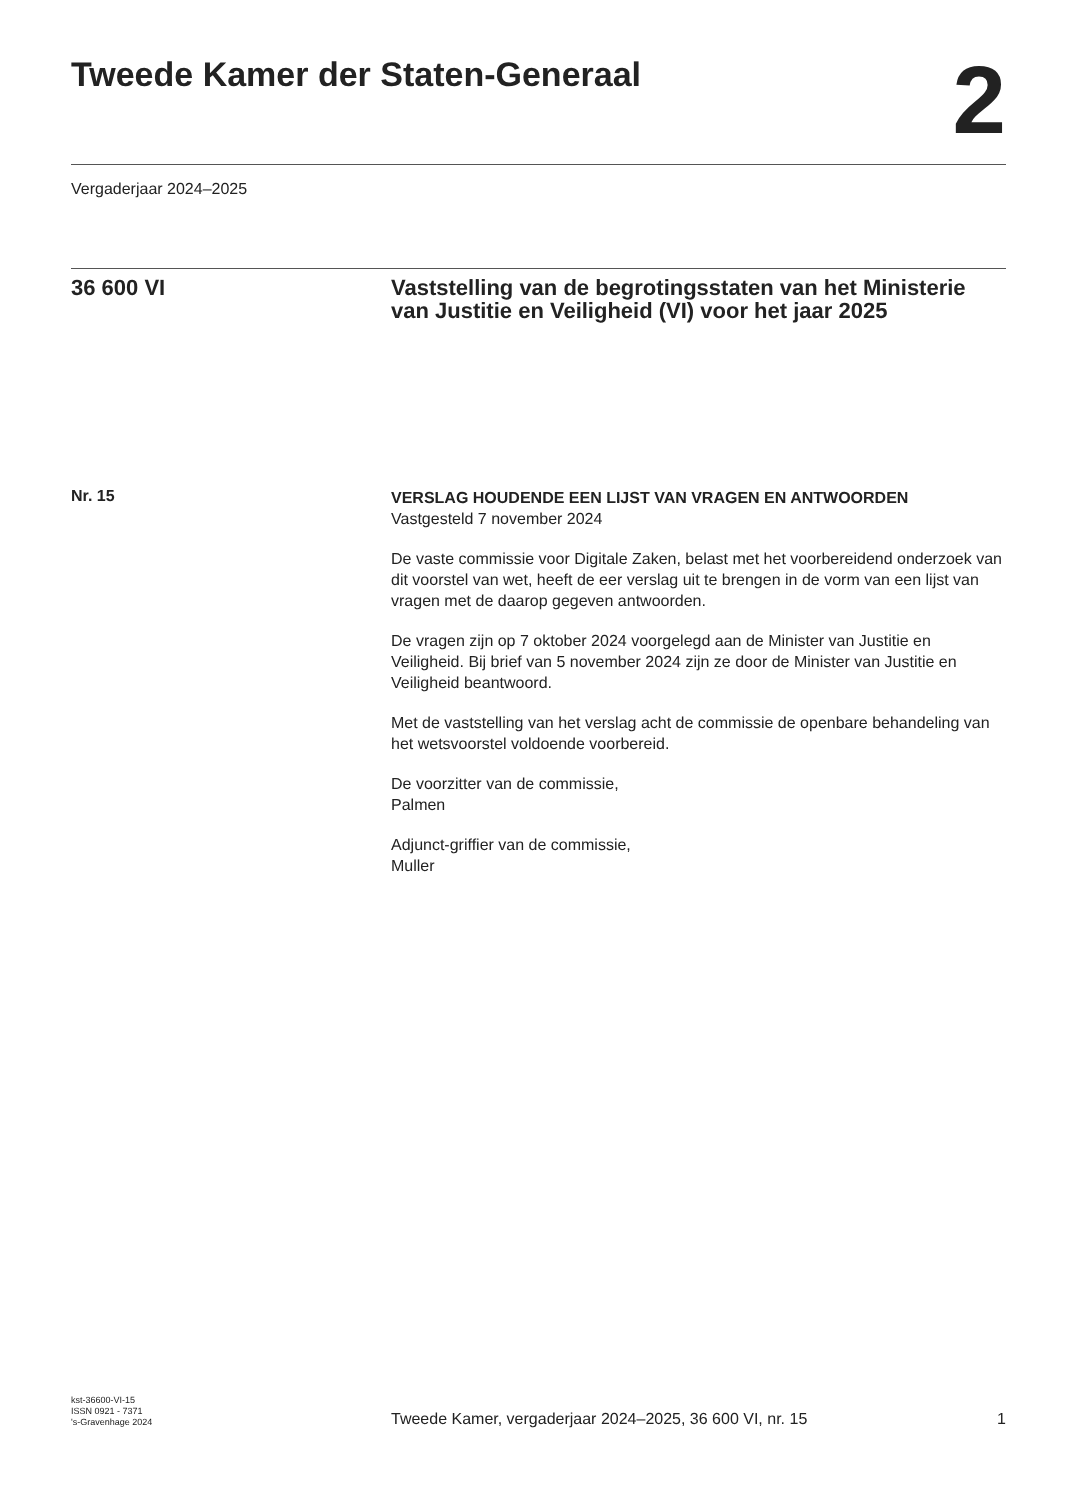Tweede Kamer der Staten-Generaal
2
Vergaderjaar 2024–2025
36 600 VI Vaststelling van de begrotingsstaten van het Ministerie van Justitie en Veiligheid (VI) voor het jaar 2025
Nr. 15
VERSLAG HOUDENDE EEN LIJST VAN VRAGEN EN ANTWOORDEN
Vastgesteld 7 november 2024
De vaste commissie voor Digitale Zaken, belast met het voorbereidend onderzoek van dit voorstel van wet, heeft de eer verslag uit te brengen in de vorm van een lijst van vragen met de daarop gegeven antwoorden.
De vragen zijn op 7 oktober 2024 voorgelegd aan de Minister van Justitie en Veiligheid. Bij brief van 5 november 2024 zijn ze door de Minister van Justitie en Veiligheid beantwoord.
Met de vaststelling van het verslag acht de commissie de openbare behandeling van het wetsvoorstel voldoende voorbereid.
De voorzitter van de commissie,
Palmen
Adjunct-griffier van de commissie,
Muller
kst-36600-VI-15
ISSN 0921 - 7371
's-Gravenhage 2024
Tweede Kamer, vergaderjaar 2024–2025, 36 600 VI, nr. 15
1